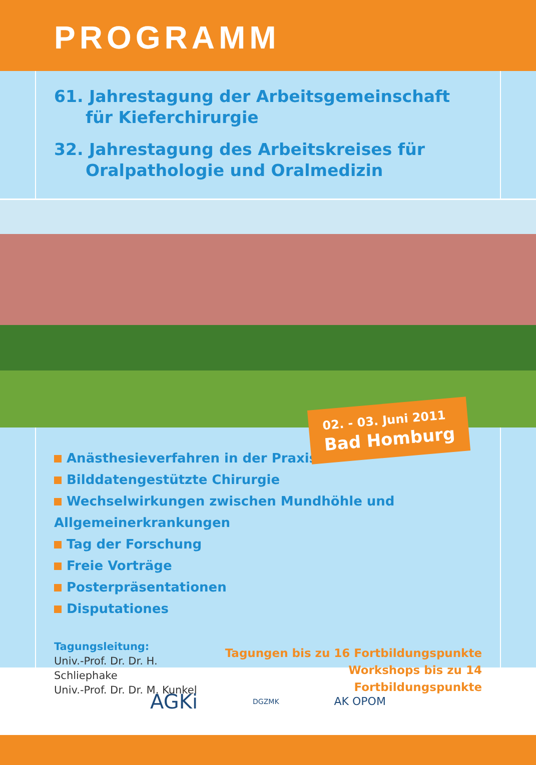PROGRAMM
61. Jahrestagung der Arbeitsgemeinschaft
für Kieferchirurgie
32. Jahrestagung des Arbeitskreises für
Oralpathologie und Oralmedizin
02. - 03. Juni 2011
Bad Homburg
Anästhesieverfahren in der Praxis
Bilddatengestützte Chirurgie
Wechselwirkungen zwischen Mundhöhle und Allgemeinerkrankungen
Tag der Forschung
Freie Vorträge
Posterpräsentationen
Disputationes
Tagungsleitung:
Univ.-Prof. Dr. Dr. H. Schliephake
Univ.-Prof. Dr. Dr. M. Kunkel
Tagungen bis zu 16 Fortbildungspunkte
Workshops bis zu 14 Fortbildungspunkte
AGKi DGZMK AK OPOM